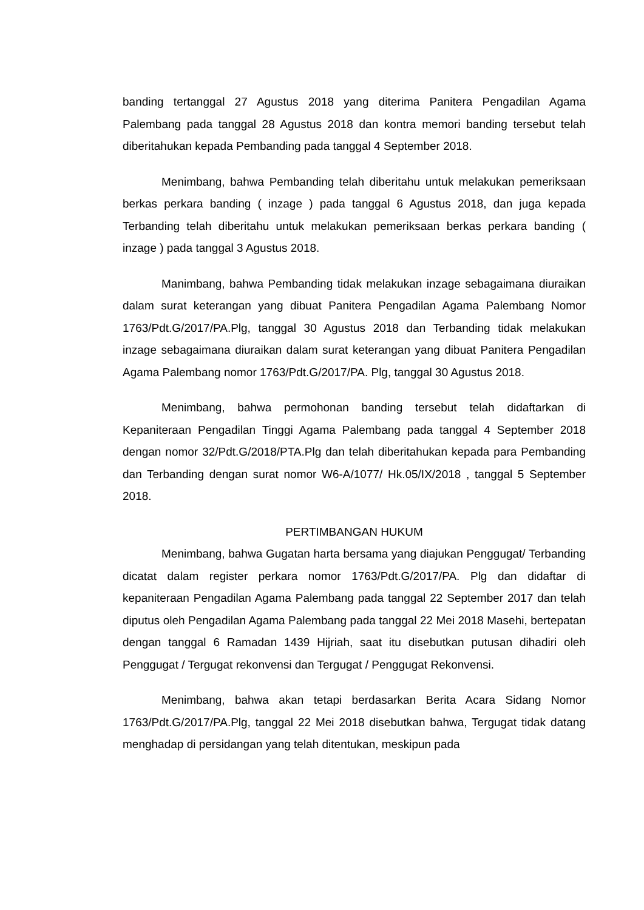banding tertanggal 27 Agustus 2018 yang diterima Panitera Pengadilan Agama Palembang pada tanggal 28 Agustus 2018 dan kontra memori banding tersebut telah diberitahukan kepada Pembanding pada tanggal 4 September 2018.
Menimbang, bahwa Pembanding telah diberitahu untuk melakukan pemeriksaan berkas perkara banding ( inzage ) pada tanggal 6 Agustus 2018, dan juga kepada Terbanding telah diberitahu untuk melakukan pemeriksaan berkas perkara banding ( inzage ) pada tanggal 3 Agustus 2018.
Manimbang, bahwa Pembanding tidak melakukan inzage sebagaimana diuraikan dalam surat keterangan yang dibuat Panitera Pengadilan Agama Palembang Nomor 1763/Pdt.G/2017/PA.Plg, tanggal 30 Agustus 2018 dan Terbanding tidak melakukan inzage sebagaimana diuraikan dalam surat keterangan yang dibuat Panitera Pengadilan Agama Palembang nomor 1763/Pdt.G/2017/PA. Plg, tanggal 30 Agustus 2018.
Menimbang, bahwa permohonan banding tersebut telah didaftarkan di Kepaniteraan Pengadilan Tinggi Agama Palembang pada tanggal 4 September 2018 dengan nomor 32/Pdt.G/2018/PTA.Plg dan telah diberitahukan kepada para Pembanding dan Terbanding dengan surat nomor W6-A/1077/ Hk.05/IX/2018 , tanggal 5 September 2018.
PERTIMBANGAN HUKUM
Menimbang, bahwa Gugatan harta bersama yang diajukan Penggugat/ Terbanding dicatat dalam register perkara nomor 1763/Pdt.G/2017/PA. Plg dan didaftar di kepaniteraan Pengadilan Agama Palembang pada tanggal 22 September 2017 dan telah diputus oleh Pengadilan Agama Palembang pada tanggal 22 Mei 2018 Masehi, bertepatan dengan tanggal 6 Ramadan 1439 Hijriah, saat itu disebutkan putusan dihadiri oleh Penggugat / Tergugat rekonvensi dan Tergugat / Penggugat Rekonvensi.
Menimbang, bahwa akan tetapi berdasarkan Berita Acara Sidang Nomor 1763/Pdt.G/2017/PA.Plg, tanggal 22 Mei 2018 disebutkan bahwa, Tergugat tidak datang menghadap di persidangan yang telah ditentukan, meskipun pada